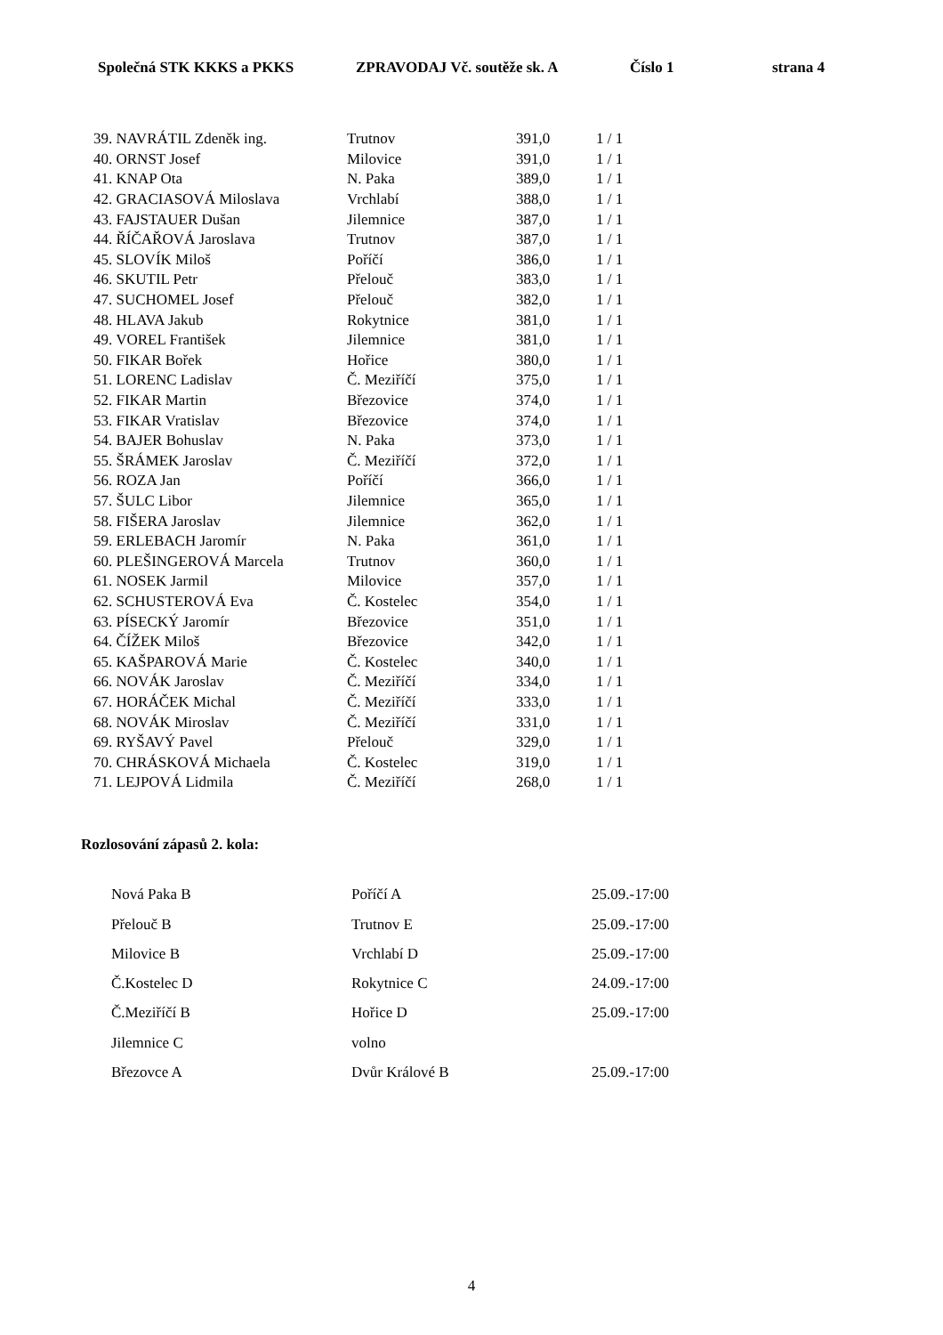Společná STK KKKS a PKKS ZPRAVODAJ Vč. soutěže sk. A Číslo 1 strana 4
| 39. NAVRÁTIL Zdeněk ing. | Trutnov | 391,0 | 1 / 1 |
| 40. ORNST Josef | Milovice | 391,0 | 1 / 1 |
| 41. KNAP Ota | N. Paka | 389,0 | 1 / 1 |
| 42. GRACIASOVÁ Miloslava | Vrchlabí | 388,0 | 1 / 1 |
| 43. FAJSTAUER Dušan | Jilemnice | 387,0 | 1 / 1 |
| 44. ŘÍČAŘOVÁ Jaroslava | Trutnov | 387,0 | 1 / 1 |
| 45. SLOVÍK Miloš | Poříčí | 386,0 | 1 / 1 |
| 46. SKUTIL Petr | Přelouč | 383,0 | 1 / 1 |
| 47. SUCHOMEL Josef | Přelouč | 382,0 | 1 / 1 |
| 48. HLAVA Jakub | Rokytnice | 381,0 | 1 / 1 |
| 49. VOREL František | Jilemnice | 381,0 | 1 / 1 |
| 50. FIKAR Bořek | Hořice | 380,0 | 1 / 1 |
| 51. LORENC Ladislav | Č. Meziříčí | 375,0 | 1 / 1 |
| 52. FIKAR Martin | Březovice | 374,0 | 1 / 1 |
| 53. FIKAR Vratislav | Březovice | 374,0 | 1 / 1 |
| 54. BAJER Bohuslav | N. Paka | 373,0 | 1 / 1 |
| 55. ŠRÁMEK Jaroslav | Č. Meziříčí | 372,0 | 1 / 1 |
| 56. ROZA Jan | Poříčí | 366,0 | 1 / 1 |
| 57. ŠULC Libor | Jilemnice | 365,0 | 1 / 1 |
| 58. FIŠERA Jaroslav | Jilemnice | 362,0 | 1 / 1 |
| 59. ERLEBACH Jaromír | N. Paka | 361,0 | 1 / 1 |
| 60. PLEŠINGEROVÁ Marcela | Trutnov | 360,0 | 1 / 1 |
| 61. NOSEK Jarmil | Milovice | 357,0 | 1 / 1 |
| 62. SCHUSTEROVÁ Eva | Č. Kostelec | 354,0 | 1 / 1 |
| 63. PÍSECKÝ Jaromír | Březovice | 351,0 | 1 / 1 |
| 64. ČÍŽEK Miloš | Březovice | 342,0 | 1 / 1 |
| 65. KAŠPAROVÁ Marie | Č. Kostelec | 340,0 | 1 / 1 |
| 66. NOVÁK Jaroslav | Č. Meziříčí | 334,0 | 1 / 1 |
| 67. HORÁČEK Michal | Č. Meziříčí | 333,0 | 1 / 1 |
| 68. NOVÁK Miroslav | Č. Meziříčí | 331,0 | 1 / 1 |
| 69. RYŠAVÝ Pavel | Přelouč | 329,0 | 1 / 1 |
| 70. CHRÁSKOVÁ Michaela | Č. Kostelec | 319,0 | 1 / 1 |
| 71. LEJPOVÁ Lidmila | Č. Meziříčí | 268,0 | 1 / 1 |
Rozlosování zápasů 2. kola:
| Nová Paka B | Poříčí A | 25.09.-17:00 |
| Přelouč B | Trutnov E | 25.09.-17:00 |
| Milovice B | Vrchlabí D | 25.09.-17:00 |
| Č.Kostelec D | Rokytnice C | 24.09.-17:00 |
| Č.Meziříčí B | Hořice D | 25.09.-17:00 |
| Jilemnice C | volno | |
| Březovce A | Dvůr Králové B | 25.09.-17:00 |
4